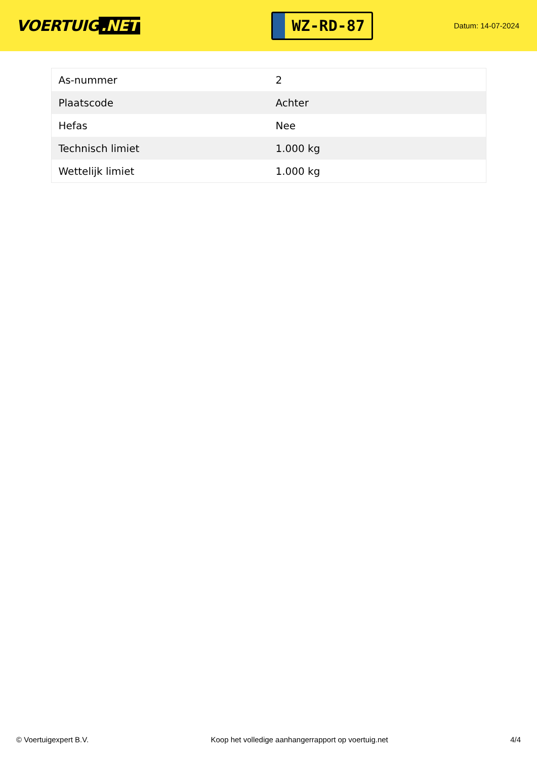VOERTUIG.NET
WZ-RD-87
Datum: 14-07-2024
| As-nummer | 2 |
| Plaatscode | Achter |
| Hefas | Nee |
| Technisch limiet | 1.000 kg |
| Wettelijk limiet | 1.000 kg |
© Voertuigexpert B.V. Koop het volledige aanhangerrapport op voertuig.net 4/4